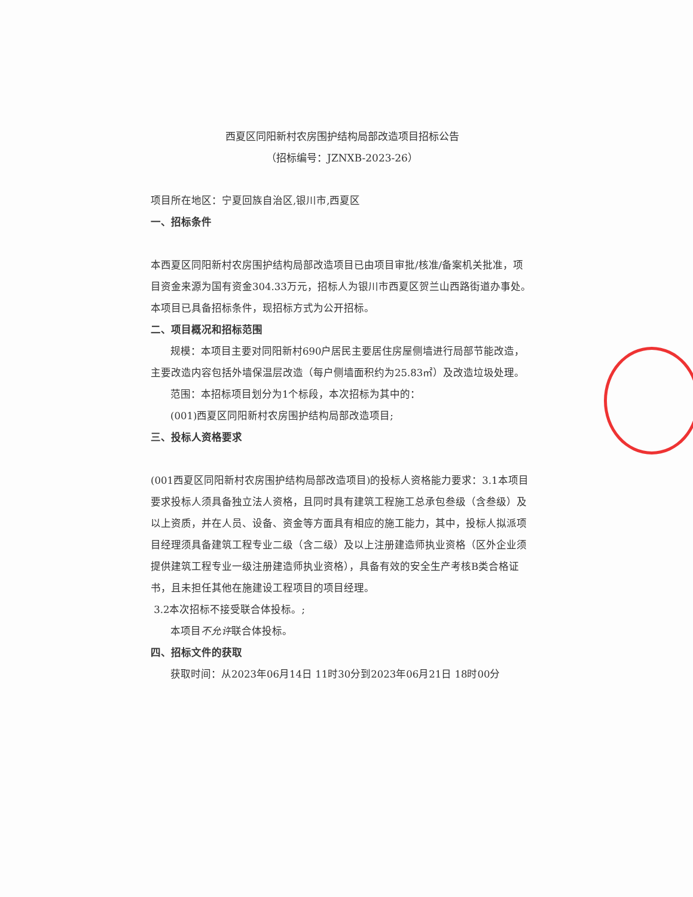西夏区同阳新村农房围护结构局部改造项目招标公告
（招标编号：JZNXB-2023-26）
项目所在地区：宁夏回族自治区,银川市,西夏区
一、招标条件
本西夏区同阳新村农房围护结构局部改造项目已由项目审批/核准/备案机关批准，项目资金来源为国有资金304.33万元，招标人为银川市西夏区贺兰山西路街道办事处。本项目已具备招标条件，现招标方式为公开招标。
二、项目概况和招标范围
规模：本项目主要对同阳新村690户居民主要居住房屋侧墙进行局部节能改造，主要改造内容包括外墙保温层改造（每户侧墙面积约为25.83㎡）及改造垃圾处理。
范围：本招标项目划分为1个标段，本次招标为其中的：
(001)西夏区同阳新村农房围护结构局部改造项目;
三、投标人资格要求
(001西夏区同阳新村农房围护结构局部改造项目)的投标人资格能力要求：3.1本项目要求投标人须具备独立法人资格，且同时具有建筑工程施工总承包叁级（含叁级）及以上资质，并在人员、设备、资金等方面具有相应的施工能力，其中，投标人拟派项目经理须具备建筑工程专业二级（含二级）及以上注册建造师执业资格（区外企业须提供建筑工程专业一级注册建造师执业资格），具备有效的安全生产考核B类合格证书，且未担任其他在施建设工程项目的项目经理。
3.2本次招标不接受联合体投标。;
本项目不允许联合体投标。
四、招标文件的获取
获取时间：从2023年06月14日 11时30分到2023年06月21日 18时00分